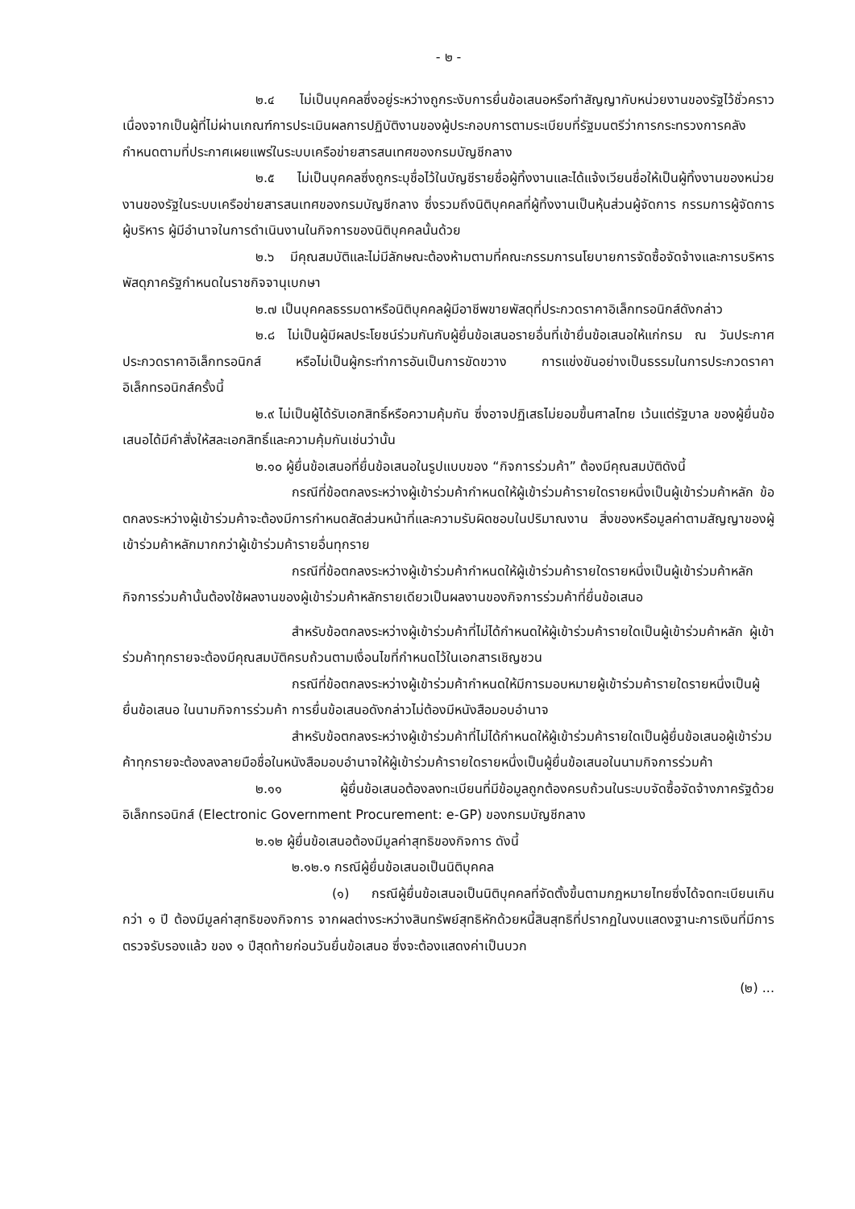- ๒ -
๒.๔ ไม่เป็นบุคคลซึ่งอยู่ระหว่างถูกระงับการยื่นข้อเสนอหรือทำสัญญากับหน่วยงานของรัฐไว้ชั่วคราว เนื่องจากเป็นผู้ที่ไม่ผ่านเกณฑ์การประเมินผลการปฏิบัติงานของผู้ประกอบการตามระเบียบที่รัฐมนตรีว่าการกระทรวงการคลังกำหนดตามที่ประกาศเผยแพร่ในระบบเครือข่ายสารสนเทศของกรมบัญชีกลาง
๒.๕ ไม่เป็นบุคคลซึ่งถูกระบุชื่อไว้ในบัญชีรายชื่อผู้ทิ้งงานและได้แจ้งเวียนชื่อให้เป็นผู้ทิ้งงานของหน่วยงานของรัฐในระบบเครือข่ายสารสนเทศของกรมบัญชีกลาง ซึ่งรวมถึงนิติบุคคลที่ผู้ทิ้งงานเป็นหุ้นส่วนผู้จัดการ กรรมการผู้จัดการ ผู้บริหาร ผู้มีอำนาจในการดำเนินงานในกิจการของนิติบุคคลนั้นด้วย
๒.๖ มีคุณสมบัติและไม่มีลักษณะต้องห้ามตามที่คณะกรรมการนโยบายการจัดซื้อจัดจ้างและการบริหารพัสดุภาครัฐกำหนดในราชกิจจานุเบกษา
๒.๗ เป็นบุคคลธรรมดาหรือนิติบุคคลผู้มีอาชีพขายพัสดุที่ประกวดราคาอิเล็กทรอนิกส์ดังกล่าว
๒.๘ ไม่เป็นผู้มีผลประโยชน์ร่วมกันกับผู้ยื่นข้อเสนอรายอื่นที่เข้ายื่นข้อเสนอให้แก่กรม ณ วันประกาศประกวดราคาอิเล็กทรอนิกส์ หรือไม่เป็นผู้กระทำการอันเป็นการขัดขวาง การแข่งขันอย่างเป็นธรรมในการประกวดราคาอิเล็กทรอนิกส์ครั้งนี้
๒.๙ ไม่เป็นผู้ได้รับเอกสิทธิ์หรือความคุ้มกัน ซึ่งอาจปฏิเสธไม่ยอมขึ้นศาลไทย เว้นแต่รัฐบาล ของผู้ยื่นข้อเสนอได้มีคำสั่งให้สละเอกสิทธิ์และความคุ้มกันเช่นว่านั้น
๒.๑๐ ผู้ยื่นข้อเสนอที่ยื่นข้อเสนอในรูปแบบของ “กิจการร่วมค้า” ต้องมีคุณสมบัติดังนี้
กรณีที่ข้อตกลงระหว่างผู้เข้าร่วมค้ากำหนดให้ผู้เข้าร่วมค้ารายใดรายหนึ่งเป็นผู้เข้าร่วมค้าหลัก ข้อตกลงระหว่างผู้เข้าร่วมค้าจะต้องมีการกำหนดสัดส่วนหน้าที่และความรับผิดชอบในปริมาณงาน สิ่งของหรือมูลค่าตามสัญญาของผู้เข้าร่วมค้าหลักมากกว่าผู้เข้าร่วมค้ารายอื่นทุกราย
กรณีที่ข้อตกลงระหว่างผู้เข้าร่วมค้ากำหนดให้ผู้เข้าร่วมค้ารายใดรายหนึ่งเป็นผู้เข้าร่วมค้าหลัก กิจการร่วมค้านั้นต้องใช้ผลงานของผู้เข้าร่วมค้าหลักรายเดียวเป็นผลงานของกิจการร่วมค้าที่ยื่นข้อเสนอ
สำหรับข้อตกลงระหว่างผู้เข้าร่วมค้าที่ไม่ได้กำหนดให้ผู้เข้าร่วมค้ารายใดเป็นผู้เข้าร่วมค้าหลัก ผู้เข้าร่วมค้าทุกรายจะต้องมีคุณสมบัติครบถ้วนตามเงื่อนไขที่กำหนดไว้ในเอกสารเชิญชวน
กรณีที่ข้อตกลงระหว่างผู้เข้าร่วมค้ากำหนดให้มีการมอบหมายผู้เข้าร่วมค้ารายใดรายหนึ่งเป็นผู้ยื่นข้อเสนอ ในนามกิจการร่วมค้า การยื่นข้อเสนอดังกล่าวไม่ต้องมีหนังสือมอบอำนาจ
สำหรับข้อตกลงระหว่างผู้เข้าร่วมค้าที่ไม่ได้กำหนดให้ผู้เข้าร่วมค้ารายใดเป็นผู้ยื่นข้อเสนอผู้เข้าร่วมค้าทุกรายจะต้องลงลายมือชื่อในหนังสือมอบอำนาจให้ผู้เข้าร่วมค้ารายใดรายหนึ่งเป็นผู้ยื่นข้อเสนอในนามกิจการร่วมค้า
๒.๑๑ ผู้ยื่นข้อเสนอต้องลงทะเบียนที่มีข้อมูลถูกต้องครบถ้วนในระบบจัดซื้อจัดจ้างภาครัฐด้วยอิเล็กทรอนิกส์ (Electronic Government Procurement: e-GP) ของกรมบัญชีกลาง
๒.๑๒ ผู้ยื่นข้อเสนอต้องมีมูลค่าสุทธิของกิจการ ดังนี้
๒.๑๒.๑ กรณีผู้ยื่นข้อเสนอเป็นนิติบุคคล
(๑) กรณีผู้ยื่นข้อเสนอเป็นนิติบุคคลที่จัดตั้งขึ้นตามกฎหมายไทยซึ่งได้จดทะเบียนเกินกว่า ๑ ปี ต้องมีมูลค่าสุทธิของกิจการ จากผลต่างระหว่างสินทรัพย์สุทธิหักด้วยหนี้สินสุทธิที่ปรากฏในงบแสดงฐานะการเงินที่มีการตรวจรับรองแล้ว ของ ๑ ปีสุดท้ายก่อนวันยื่นข้อเสนอ ซึ่งจะต้องแสดงค่าเป็นบวก
(๒) ...